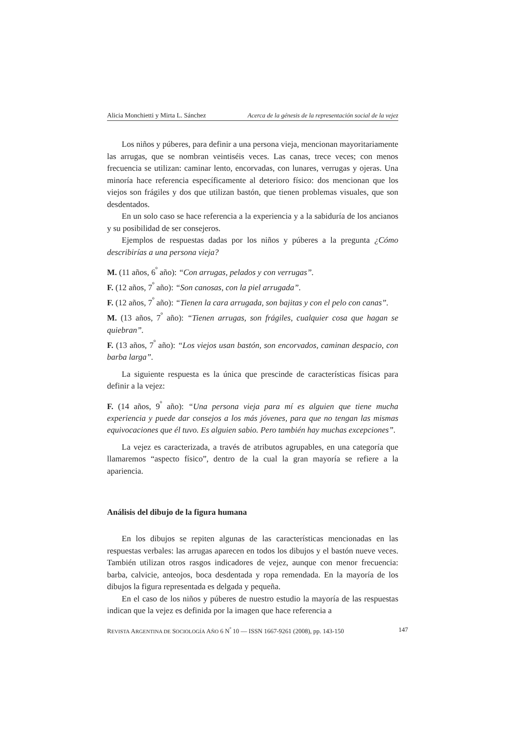Alicia Monchietti y Mirta L. Sánchez Acerca de la génesis de la representación social de la vejez
Los niños y púberes, para definir a una persona vieja, mencionan mayoritariamente las arrugas, que se nombran veintiséis veces. Las canas, trece veces; con menos frecuencia se utilizan: caminar lento, encorvadas, con lunares, verrugas y ojeras. Una minoría hace referencia específicamente al deterioro físico: dos mencionan que los viejos son frágiles y dos que utilizan bastón, que tienen problemas visuales, que son desdentados.
En un solo caso se hace referencia a la experiencia y a la sabiduría de los ancianos y su posibilidad de ser consejeros.
Ejemplos de respuestas dadas por los niños y púberes a la pregunta ¿Cómo describirías a una persona vieja?
M. (11 años, 6<sup>º</sup> año): “Con arrugas, pelados y con verrugas”.
F. (12 años, 7<sup>º</sup> año): “Son canosas, con la piel arrugada”.
F. (12 años, 7<sup>º</sup> año): “Tienen la cara arrugada, son bajitas y con el pelo con canas”.
M. (13 años, 7<sup>º</sup> año): “Tienen arrugas, son frágiles, cualquier cosa que hagan se quiebran”.
F. (13 años, 7<sup>º</sup> año): “Los viejos usan bastón, son encorvados, caminan despacio, con barba larga”.
La siguiente respuesta es la única que prescinde de características físicas para definir a la vejez:
F. (14 años, 9<sup>º</sup> año): “Una persona vieja para mí es alguien que tiene mucha experiencia y puede dar consejos a los más jóvenes, para que no tengan las mismas equivocaciones que él tuvo. Es alguien sabio. Pero también hay muchas excepciones”.
La vejez es caracterizada, a través de atributos agrupables, en una categoría que llamaremos “aspecto físico”, dentro de la cual la gran mayoría se refiere a la apariencia.
Análisis del dibujo de la figura humana
En los dibujos se repiten algunas de las características mencionadas en las respuestas verbales: las arrugas aparecen en todos los dibujos y el bastón nueve veces. También utilizan otros rasgos indicadores de vejez, aunque con menor frecuencia: barba, calvicie, anteojos, boca desdentada y ropa remendada. En la mayoría de los dibujos la figura representada es delgada y pequeña.
En el caso de los niños y púberes de nuestro estudio la mayoría de las respuestas indican que la vejez es definida por la imagen que hace referencia a
REVISTA ARGENTINA DE SOCIOLOGÍA AÑO 6 N<sup>º</sup> 10 — ISSN 1667-9261 (2008), pp. 143-150 147